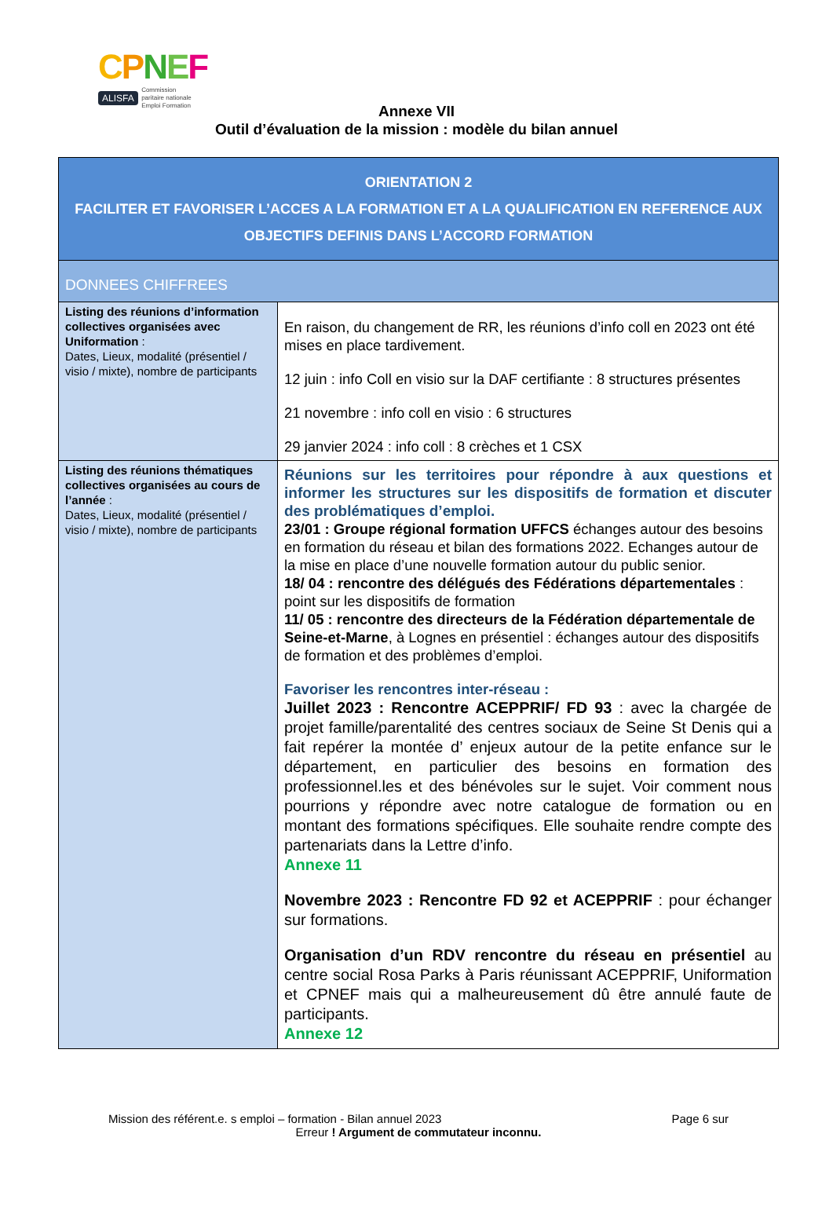CPNEF
ALISFA Commission
paritaire nationale
Emploi Formation
Annexe VII
Outil d’évaluation de la mission : modèle du bilan annuel
| ORIENTATION 2 FACILITER ET FAVORISER L’ACCES A LA FORMATION ET A LA QUALIFICATION EN REFERENCE AUX OBJECTIFS DEFINIS DANS L’ACCORD FORMATION | |
| DONNEES CHIFFREES | |
| Listing des réunions d’information collectives organisées avec Uniformation : Dates, Lieux, modalité (présentiel / visio / mixte), nombre de participants | En raison, du changement de RR, les réunions d’info coll en 2023 ont été mises en place tardivement. 12 juin : info Coll en visio sur la DAF certifiante : 8 structures présentes 21 novembre : info coll en visio : 6 structures 29 janvier 2024 : info coll : 8 crèches et 1 CSX |
| Listing des réunions thématiques collectives organisées au cours de l’année : Dates, Lieux, modalité (présentiel / visio / mixte), nombre de participants | Réunions sur les territoires pour répondre à aux questions et informer les structures sur les dispositifs de formation et discuter des problématiques d’emploi. 23/01 : Groupe régional formation UFFCS échanges autour des besoins en formation du réseau et bilan des formations 2022. Echanges autour de la mise en place d’une nouvelle formation autour du public senior. 18/ 04 : rencontre des délégués des Fédérations départementales : point sur les dispositifs de formation 11/ 05 : rencontre des directeurs de la Fédération départementale de Seine-et-Marne , à Lognes en présentiel : échanges autour des dispositifs de formation et des problèmes d’emploi. Favoriser les rencontres inter-réseau : Juillet 2023 : Rencontre ACEPPRIF/ FD 93 : avec la chargée de projet famille/parentalité des centres sociaux de Seine St Denis qui a fait repérer la montée d’ enjeux autour de la petite enfance sur le département, en particulier des besoins en formation des professionnel.les et des bénévoles sur le sujet. Voir comment nous pourrions y répondre avec notre catalogue de formation ou en montant des formations spécifiques. Elle souhaite rendre compte des partenariats dans la Lettre d’info. Annexe 11 Novembre 2023 : Rencontre FD 92 et ACEPPRIF : pour échanger sur formations. Organisation d’un RDV rencontre du réseau en présentiel au centre social Rosa Parks à Paris réunissant ACEPPRIF, Uniformation et CPNEF mais qui a malheureusement dû être annulé faute de participants. Annexe 12 |
Mission des référent.e. s emploi – formation - Bilan annuel 2023 Page 6 sur
Erreur ! Argument de commutateur inconnu.